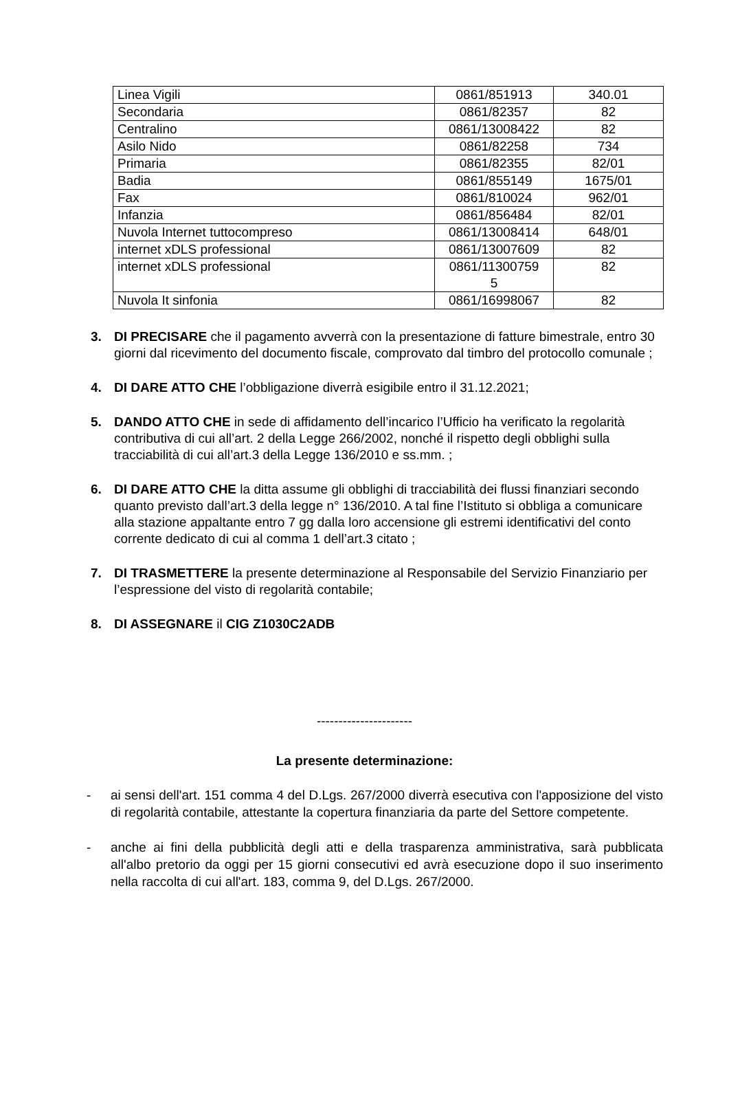| Linea Vigili | 0861/851913 | 340.01 |
| Secondaria | 0861/82357 | 82 |
| Centralino | 0861/13008422 | 82 |
| Asilo Nido | 0861/82258 | 734 |
| Primaria | 0861/82355 | 82/01 |
| Badia | 0861/855149 | 1675/01 |
| Fax | 0861/810024 | 962/01 |
| Infanzia | 0861/856484 | 82/01 |
| Nuvola Internet tuttocompreso | 0861/13008414 | 648/01 |
| internet xDLS professional | 0861/13007609 | 82 |
| internet xDLS professional | 0861/11300759 5 | 82 |
| Nuvola It sinfonia | 0861/16998067 | 82 |
3. DI PRECISARE che il pagamento avverrà con la presentazione di fatture bimestrale, entro 30 giorni dal ricevimento del documento fiscale, comprovato dal timbro del protocollo comunale ;
4. DI DARE ATTO CHE l’obbligazione diverrà esigibile entro il 31.12.2021;
5. DANDO ATTO CHE in sede di affidamento dell’incarico l’Ufficio ha verificato la regolarità contributiva di cui all’art. 2 della Legge 266/2002, nonché il rispetto degli obblighi sulla tracciabilità di cui all’art.3 della Legge 136/2010 e ss.mm. ;
6. DI DARE ATTO CHE la ditta assume gli obblighi di tracciabilità dei flussi finanziari secondo quanto previsto dall’art.3 della legge n° 136/2010. A tal fine l’Istituto si obbliga a comunicare alla stazione appaltante entro 7 gg dalla loro accensione gli estremi identificativi del conto corrente dedicato di cui al comma 1 dell’art.3 citato ;
7. DI TRASMETTERE la presente determinazione al Responsabile del Servizio Finanziario per l’espressione del visto di regolarità contabile;
8. DI ASSEGNARE il CIG Z1030C2ADB
----------------------
La presente determinazione:
- ai sensi dell'art. 151 comma 4 del D.Lgs. 267/2000 diverrà esecutiva con l'apposizione del visto di regolarità contabile, attestante la copertura finanziaria da parte del Settore competente.
- anche ai fini della pubblicità degli atti e della trasparenza amministrativa, sarà pubblicata all'albo pretorio da oggi per 15 giorni consecutivi ed avrà esecuzione dopo il suo inserimento nella raccolta di cui all'art. 183, comma 9, del D.Lgs. 267/2000.